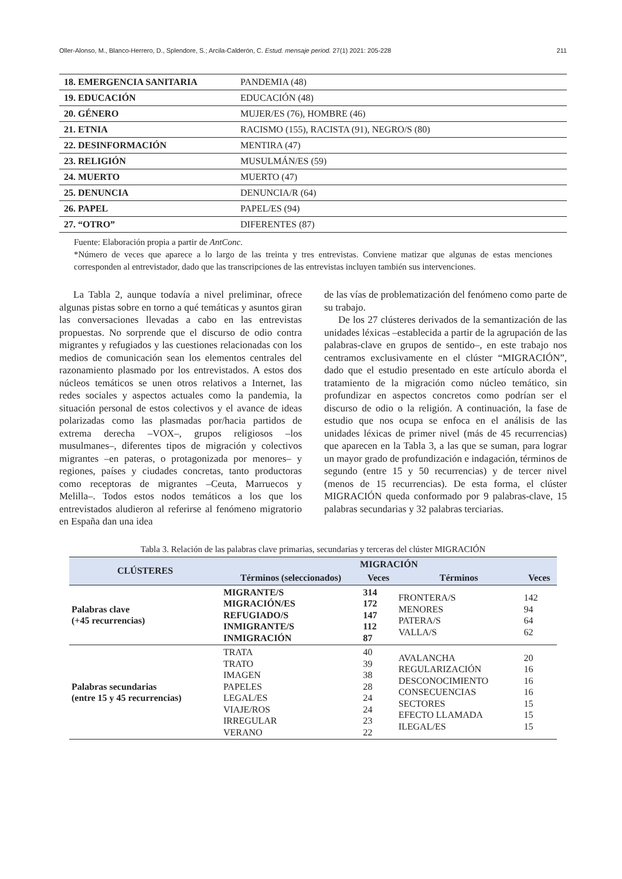Oller-Alonso, M., Blanco-Herrero, D., Splendore, S.; Arcila-Calderón, C. Estud. mensaje period. 27(1) 2021: 205-228 211
| 18. EMERGENCIA SANITARIA | PANDEMIA (48) |
| 19. EDUCACIÓN | EDUCACIÓN (48) |
| 20. GÉNERO | MUJER/ES (76), HOMBRE (46) |
| 21. ETNIA | RACISMO (155), RACISTA (91), NEGRO/S (80) |
| 22. DESINFORMACIÓN | MENTIRA (47) |
| 23. RELIGIÓN | MUSULMÁN/ES (59) |
| 24. MUERTO | MUERTO (47) |
| 25. DENUNCIA | DENUNCIA/R (64) |
| 26. PAPEL | PAPEL/ES (94) |
| 27. “OTRO” | DIFERENTES (87) |
Fuente: Elaboración propia a partir de AntConc.
*Número de veces que aparece a lo largo de las treinta y tres entrevistas. Conviene matizar que algunas de estas menciones corresponden al entrevistador, dado que las transcripciones de las entrevistas incluyen también sus intervenciones.
La Tabla 2, aunque todavía a nivel preliminar, ofrece algunas pistas sobre en torno a qué temáticas y asuntos giran las conversaciones llevadas a cabo en las entrevistas propuestas. No sorprende que el discurso de odio contra migrantes y refugiados y las cuestiones relacionadas con los medios de comunicación sean los elementos centrales del razonamiento plasmado por los entrevistados. A estos dos núcleos temáticos se unen otros relativos a Internet, las redes sociales y aspectos actuales como la pandemia, la situación personal de estos colectivos y el avance de ideas polarizadas como las plasmadas por/hacia partidos de extrema derecha –VOX–, grupos religiosos –los musulmanes–, diferentes tipos de migración y colectivos migrantes –en pateras, o protagonizada por menores– y regiones, países y ciudades concretas, tanto productoras como receptoras de migrantes –Ceuta, Marruecos y Melilla–. Todos estos nodos temáticos a los que los entrevistados aludieron al referirse al fenómeno migratorio en España dan una idea
de las vías de problematización del fenómeno como parte de su trabajo.
De los 27 clústeres derivados de la semantización de las unidades léxicas –establecida a partir de la agrupación de las palabras-clave en grupos de sentido–, en este trabajo nos centramos exclusivamente en el clúster “MIGRACIÓN”, dado que el estudio presentado en este artículo aborda el tratamiento de la migración como núcleo temático, sin profundizar en aspectos concretos como podrían ser el discurso de odio o la religión. A continuación, la fase de estudio que nos ocupa se enfoca en el análisis de las unidades léxicas de primer nivel (más de 45 recurrencias) que aparecen en la Tabla 3, a las que se suman, para lograr un mayor grado de profundización e indagación, términos de segundo (entre 15 y 50 recurrencias) y de tercer nivel (menos de 15 recurrencias). De esta forma, el clúster MIGRACIÓN queda conformado por 9 palabras-clave, 15 palabras secundarias y 32 palabras terciarias.
Tabla 3. Relación de las palabras clave primarias, secundarias y terceras del clúster MIGRACIÓN
| CLÚSTERES | MIGRACIÓN | | | |
| --- | --- | --- | --- | --- |
| | Términos (seleccionados) | Veces | Términos | Veces |
| Palabras clave (+45 recurrencias) | MIGRANTE/S MIGRACIÓN/ES REFUGIADO/S INMIGRANTE/S INMIGRACIÓN | 314 172 147 112 87 | FRONTERA/S MENORES PATERA/S VALLA/S | 142 94 64 62 |
| Palabras secundarias (entre 15 y 45 recurrencias) | TRATA TRATO IMAGEN PAPELES LEGAL/ES VIAJE/ROS IRREGULAR VERANO | 40 39 38 28 24 24 23 22 | AVALANCHA REGULARIZACIÓN DESCONOCIMIENTO CONSECUENCIAS SECTORES EFECTO LLAMADA ILEGAL/ES | 20 16 16 16 15 15 15 |